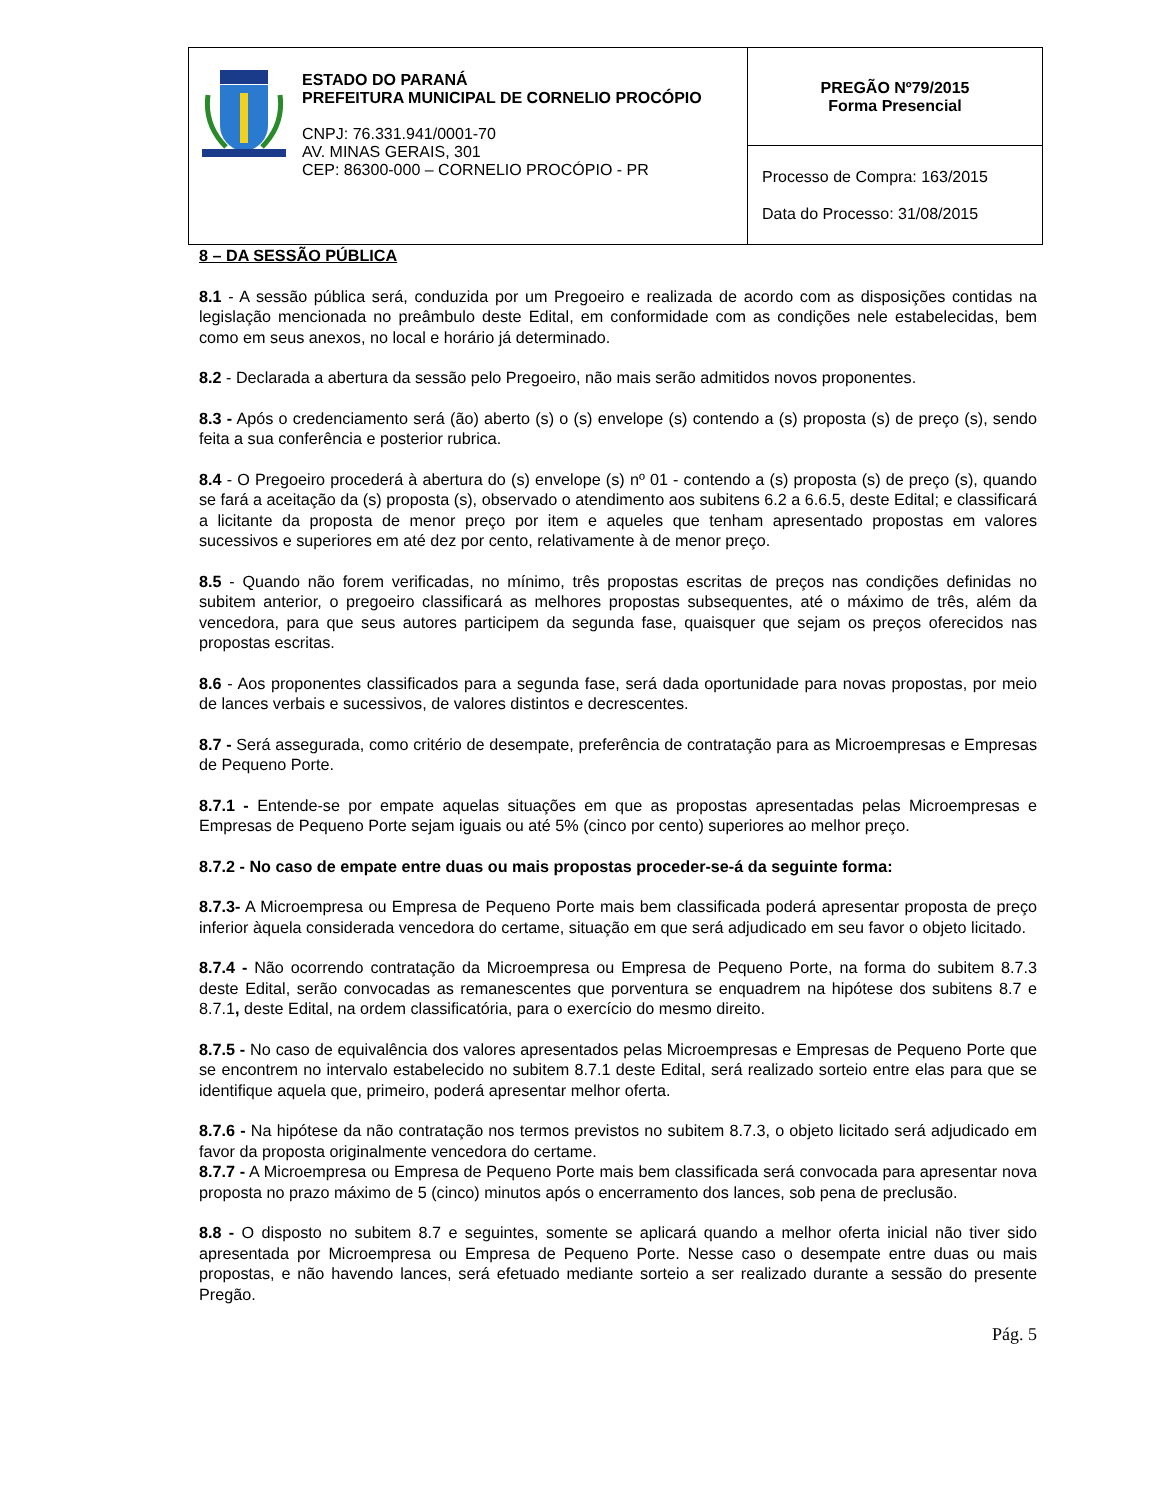| ESTADO DO PARANÁ PREFEITURA MUNICIPAL DE CORNELIO PROCÓPIO CNPJ: 76.331.941/0001-70 AV. MINAS GERAIS, 301 CEP: 86300-000 – CORNELIO PROCÓPIO - PR | PREGÃO Nº79/2015 Forma Presencial |
| | Processo de Compra: 163/2015 Data do Processo: 31/08/2015 |
8 – DA SESSÃO PÚBLICA
8.1 - A sessão pública será, conduzida por um Pregoeiro e realizada de acordo com as disposições contidas na legislação mencionada no preâmbulo deste Edital, em conformidade com as condições nele estabelecidas, bem como em seus anexos, no local e horário já determinado.
8.2 - Declarada a abertura da sessão pelo Pregoeiro, não mais serão admitidos novos proponentes.
8.3 - Após o credenciamento será (ão) aberto (s) o (s) envelope (s) contendo a (s) proposta (s) de preço (s), sendo feita a sua conferência e posterior rubrica.
8.4 - O Pregoeiro procederá à abertura do (s) envelope (s) nº 01 - contendo a (s) proposta (s) de preço (s), quando se fará a aceitação da (s) proposta (s), observado o atendimento aos subitens 6.2 a 6.6.5, deste Edital; e classificará a licitante da proposta de menor preço por item e aqueles que tenham apresentado propostas em valores sucessivos e superiores em até dez por cento, relativamente à de menor preço.
8.5 - Quando não forem verificadas, no mínimo, três propostas escritas de preços nas condições definidas no subitem anterior, o pregoeiro classificará as melhores propostas subsequentes, até o máximo de três, além da vencedora, para que seus autores participem da segunda fase, quaisquer que sejam os preços oferecidos nas propostas escritas.
8.6 - Aos proponentes classificados para a segunda fase, será dada oportunidade para novas propostas, por meio de lances verbais e sucessivos, de valores distintos e decrescentes.
8.7 - Será assegurada, como critério de desempate, preferência de contratação para as Microempresas e Empresas de Pequeno Porte.
8.7.1 - Entende-se por empate aquelas situações em que as propostas apresentadas pelas Microempresas e Empresas de Pequeno Porte sejam iguais ou até 5% (cinco por cento) superiores ao melhor preço.
8.7.2 - No caso de empate entre duas ou mais propostas proceder-se-á da seguinte forma:
8.7.3- A Microempresa ou Empresa de Pequeno Porte mais bem classificada poderá apresentar proposta de preço inferior àquela considerada vencedora do certame, situação em que será adjudicado em seu favor o objeto licitado.
8.7.4 - Não ocorrendo contratação da Microempresa ou Empresa de Pequeno Porte, na forma do subitem 8.7.3 deste Edital, serão convocadas as remanescentes que porventura se enquadrem na hipótese dos subitens 8.7 e 8.7.1, deste Edital, na ordem classificatória, para o exercício do mesmo direito.
8.7.5 - No caso de equivalência dos valores apresentados pelas Microempresas e Empresas de Pequeno Porte que se encontrem no intervalo estabelecido no subitem 8.7.1 deste Edital, será realizado sorteio entre elas para que se identifique aquela que, primeiro, poderá apresentar melhor oferta.
8.7.6 - Na hipótese da não contratação nos termos previstos no subitem 8.7.3, o objeto licitado será adjudicado em favor da proposta originalmente vencedora do certame.
8.7.7 - A Microempresa ou Empresa de Pequeno Porte mais bem classificada será convocada para apresentar nova proposta no prazo máximo de 5 (cinco) minutos após o encerramento dos lances, sob pena de preclusão.
8.8 - O disposto no subitem 8.7 e seguintes, somente se aplicará quando a melhor oferta inicial não tiver sido apresentada por Microempresa ou Empresa de Pequeno Porte. Nesse caso o desempate entre duas ou mais propostas, e não havendo lances, será efetuado mediante sorteio a ser realizado durante a sessão do presente Pregão.
Pág. 5